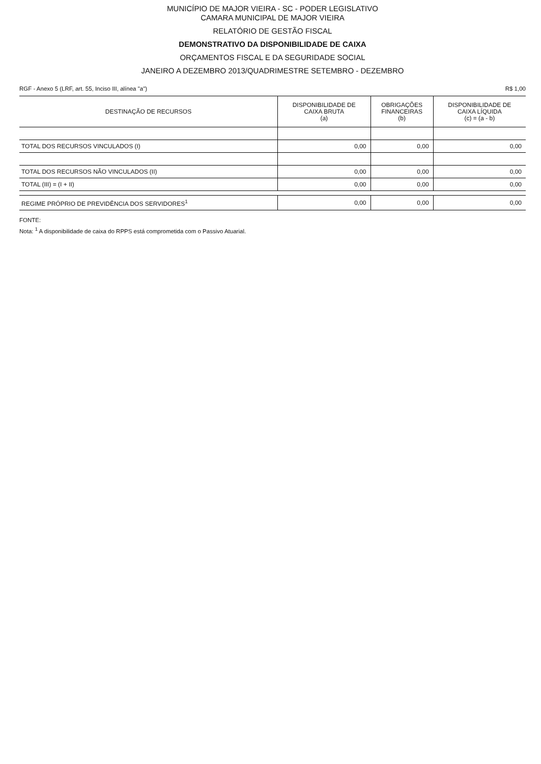MUNICÍPIO DE MAJOR VIEIRA - SC - PODER LEGISLATIVO
CAMARA MUNICIPAL DE MAJOR VIEIRA
RELATÓRIO DE GESTÃO FISCAL
DEMONSTRATIVO DA DISPONIBILIDADE DE CAIXA
ORÇAMENTOS FISCAL E DA SEGURIDADE SOCIAL
JANEIRO A DEZEMBRO 2013/QUADRIMESTRE SETEMBRO - DEZEMBRO
RGF - Anexo 5 (LRF, art. 55, Inciso III, alínea "a") R$ 1,00
| DESTINAÇÃO DE RECURSOS | DISPONIBILIDADE DE CAIXA BRUTA (a) | OBRIGAÇÕES FINANCEIRAS (b) | DISPONIBILIDADE DE CAIXA LÍQUIDA (c) = (a - b) |
| --- | --- | --- | --- |
| TOTAL DOS RECURSOS VINCULADOS (I) | 0,00 | 0,00 | 0,00 |
| TOTAL DOS RECURSOS NÃO VINCULADOS (II) | 0,00 | 0,00 | 0,00 |
| TOTAL (III) = (I + II) | 0,00 | 0,00 | 0,00 |
| REGIME PRÓPRIO DE PREVIDÊNCIA DOS SERVIDORES<sup>1</sup> | 0,00 | 0,00 | 0,00 |
FONTE:
Nota: <sup>1</sup> A disponibilidade de caixa do RPPS está comprometida com o Passivo Atuarial.